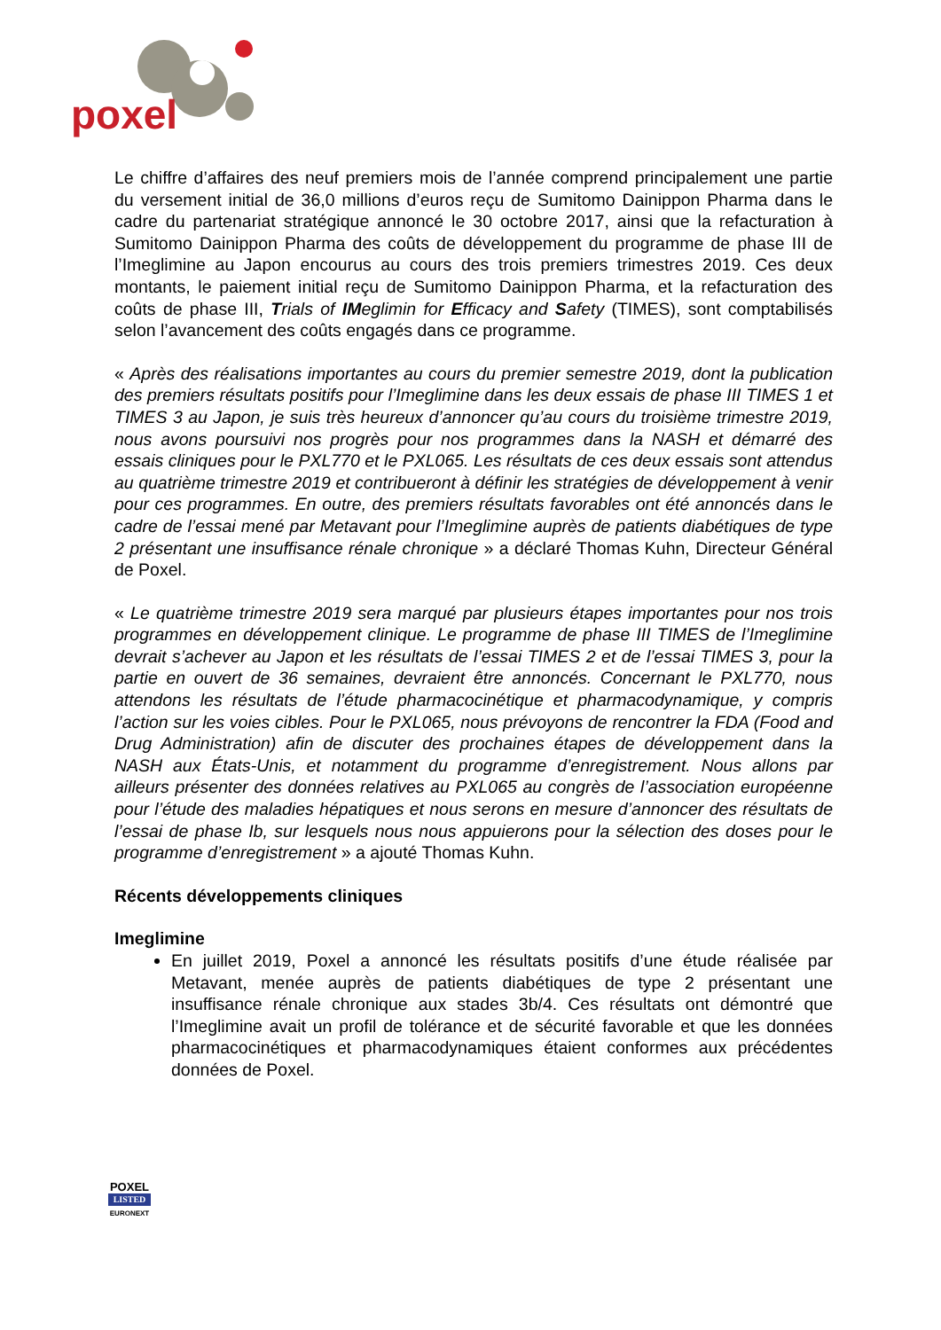poxel
Le chiffre d’affaires des neuf premiers mois de l’année comprend principalement une partie du versement initial de 36,0 millions d’euros reçu de Sumitomo Dainippon Pharma dans le cadre du partenariat stratégique annoncé le 30 octobre 2017, ainsi que la refacturation à Sumitomo Dainippon Pharma des coûts de développement du programme de phase III de l’Imeglimine au Japon encourus au cours des trois premiers trimestres 2019. Ces deux montants, le paiement initial reçu de Sumitomo Dainippon Pharma, et la refacturation des coûts de phase III, Trials of IMeglimin for Efficacy and Safety (TIMES), sont comptabilisés selon l’avancement des coûts engagés dans ce programme.
« Après des réalisations importantes au cours du premier semestre 2019, dont la publication des premiers résultats positifs pour l’Imeglimine dans les deux essais de phase III TIMES 1 et TIMES 3 au Japon, je suis très heureux d’annoncer qu’au cours du troisième trimestre 2019, nous avons poursuivi nos progrès pour nos programmes dans la NASH et démarré des essais cliniques pour le PXL770 et le PXL065. Les résultats de ces deux essais sont attendus au quatrième trimestre 2019 et contribueront à définir les stratégies de développement à venir pour ces programmes. En outre, des premiers résultats favorables ont été annoncés dans le cadre de l’essai mené par Metavant pour l’Imeglimine auprès de patients diabétiques de type 2 présentant une insuffisance rénale chronique » a déclaré Thomas Kuhn, Directeur Général de Poxel.
« Le quatrième trimestre 2019 sera marqué par plusieurs étapes importantes pour nos trois programmes en développement clinique. Le programme de phase III TIMES de l’Imeglimine devrait s’achever au Japon et les résultats de l’essai TIMES 2 et de l’essai TIMES 3, pour la partie en ouvert de 36 semaines, devraient être annoncés. Concernant le PXL770, nous attendons les résultats de l’étude pharmacocinétique et pharmacodynamique, y compris l’action sur les voies cibles. Pour le PXL065, nous prévoyons de rencontrer la FDA (Food and Drug Administration) afin de discuter des prochaines étapes de développement dans la NASH aux États-Unis, et notamment du programme d’enregistrement. Nous allons par ailleurs présenter des données relatives au PXL065 au congrès de l’association européenne pour l’étude des maladies hépatiques et nous serons en mesure d’annoncer des résultats de l’essai de phase Ib, sur lesquels nous nous appuierons pour la sélection des doses pour le programme d’enregistrement » a ajouté Thomas Kuhn.
Récents développements cliniques
Imeglimine
En juillet 2019, Poxel a annoncé les résultats positifs d’une étude réalisée par Metavant, menée auprès de patients diabétiques de type 2 présentant une insuffisance rénale chronique aux stades 3b/4. Ces résultats ont démontré que l’Imeglimine avait un profil de tolérance et de sécurité favorable et que les données pharmacocinétiques et pharmacodynamiques étaient conformes aux précédentes données de Poxel.
POXEL
LISTED
EURONEXT